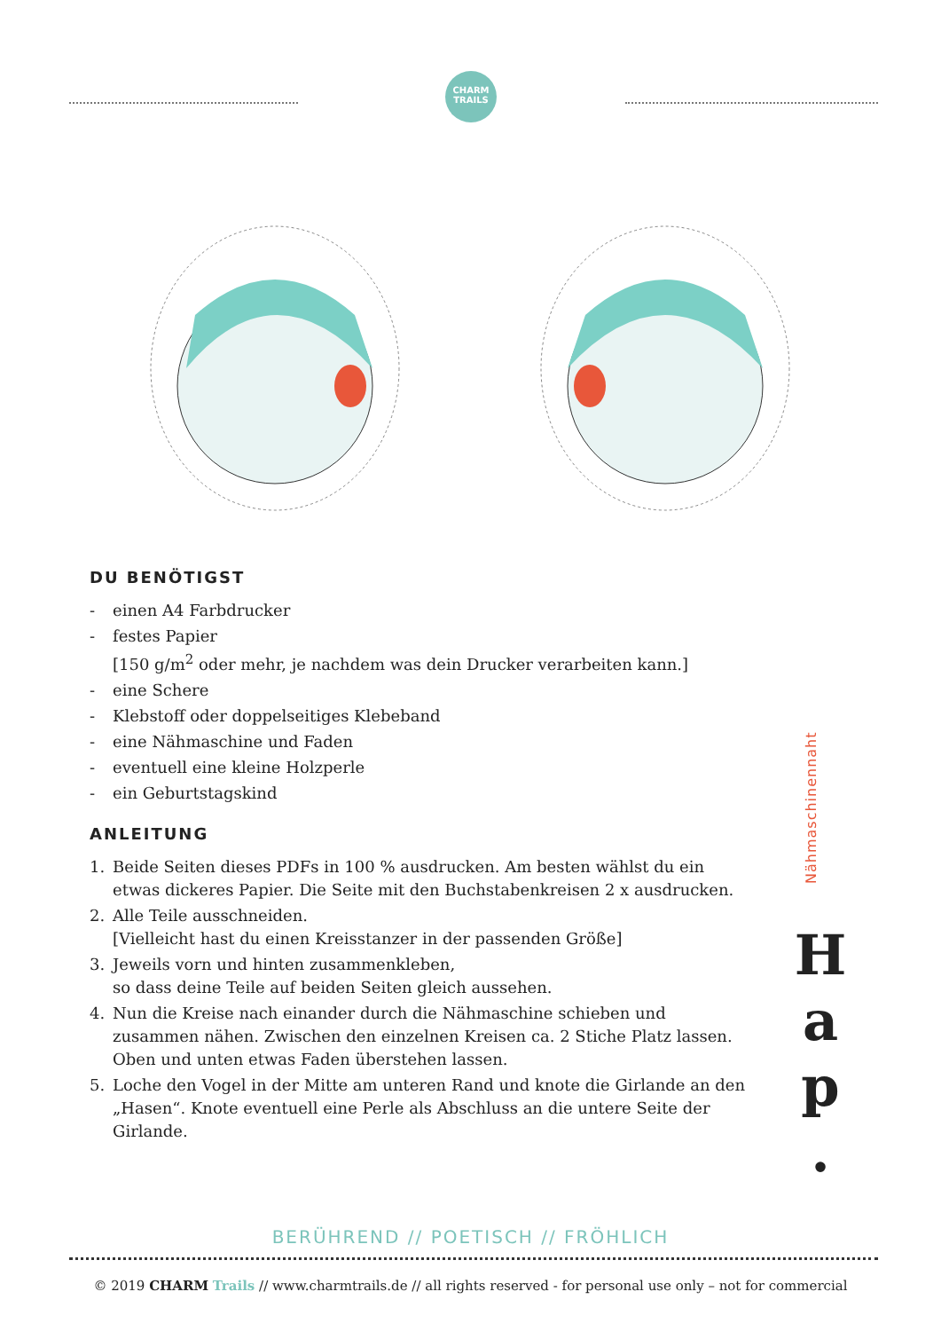CHARM
TRAILS
DU BENÖTIGST
- einen A4 Farbdrucker
- festes Papier
[150 g/m<sup>2</sup> oder mehr, je nachdem was dein Drucker verarbeiten kann.]
- eine Schere
- Klebstoff oder doppelseitiges Klebeband
- eine Nähmaschine und Faden
- eventuell eine kleine Holzperle
- ein Geburtstagskind
ANLEITUNG
1. Beide Seiten dieses PDFs in 100 % ausdrucken. Am besten wählst du ein etwas dickeres Papier. Die Seite mit den Buchstabenkreisen 2 x ausdrucken.
2. Alle Teile ausschneiden.
[Vielleicht hast du einen Kreisstanzer in der passenden Größe]
3. Jeweils vorn und hinten zusammenkleben,
so dass deine Teile auf beiden Seiten gleich aussehen.
4. Nun die Kreise nach einander durch die Nähmaschine schieben und zusammen nähen. Zwischen den einzelnen Kreisen ca. 2 Stiche Platz lassen. Oben und unten etwas Faden überstehen lassen.
5. Loche den Vogel in der Mitte am unteren Rand und knote die Girlande an den „Hasen“. Knote eventuell eine Perle als Abschluss an die untere Seite der Girlande.
Nähmaschinennaht
H
a
p
.
BERÜHREND // POETISCH // FRÖHLICH
© 2019 CHARM Trails // www.charmtrails.de // all rights reserved - for personal use only – not for commercial